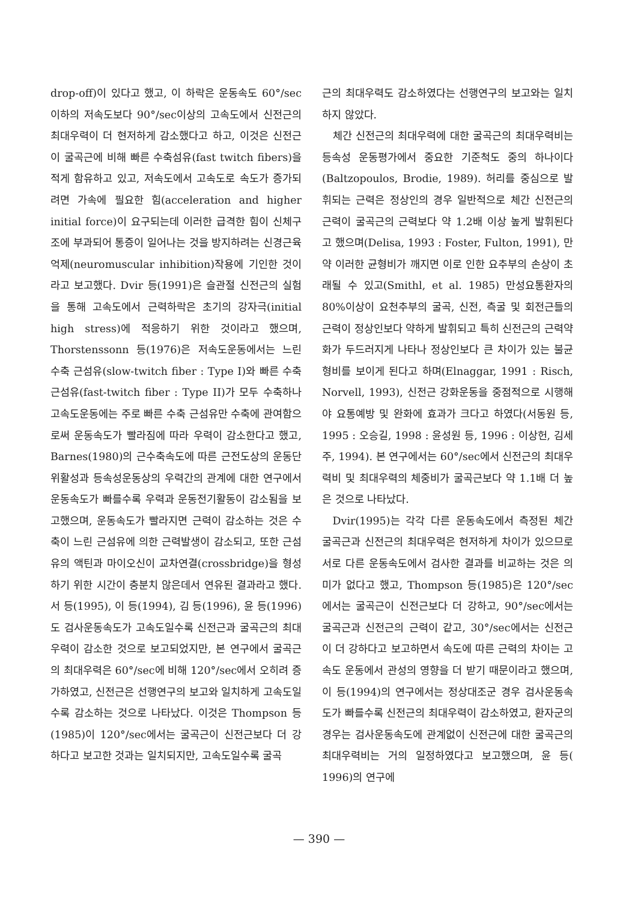drop-off)이 있다고 했고, 이 하락은 운동속도 60°/sec이하의 저속도보다 90°/sec이상의 고속도에서 신전근의 최대우력이 더 현저하게 감소했다고 하고, 이것은 신전근이 굴곡근에 비해 빠른 수축섬유(fast twitch fibers)을 적게 함유하고 있고, 저속도에서 고속도로 속도가 증가되려면 가속에 필요한 힘(acceleration and higher initial force)이 요구되는데 이러한 급격한 힘이 신체구조에 부과되어 통증이 일어나는 것을 방지하려는 신경근육억제(neuromuscular inhibition)작용에 기인한 것이라고 보고했다. Dvir 등(1991)은 슬관절 신전근의 실험을 통해 고속도에서 근력하락은 초기의 강자극(initial high stress)에 적응하기 위한 것이라고 했으며, Thorstenssonn 등(1976)은 저속도운동에서는 느린 수축 근섬유(slow-twitch fiber : Type I)와 빠른 수축 근섬유(fast-twitch fiber : Type II)가 모두 수축하나 고속도운동에는 주로 빠른 수축 근섬유만 수축에 관여함으로써 운동속도가 빨라짐에 따라 우력이 감소한다고 했고, Barnes(1980)의 근수축속도에 따른 근전도상의 운동단위활성과 등속성운동상의 우력간의 관계에 대한 연구에서 운동속도가 빠를수록 우력과 운동전기활동이 감소됨을 보고했으며, 운동속도가 빨라지면 근력이 감소하는 것은 수축이 느린 근섬유에 의한 근력발생이 감소되고, 또한 근섬유의 액틴과 마이오신이 교차연결(crossbridge)을 형성하기 위한 시간이 충분치 않은데서 연유된 결과라고 했다. 서 등(1995), 이 등(1994), 김 등(1996), 윤 등(1996)도 검사운동속도가 고속도일수록 신전근과 굴곡근의 최대우력이 감소한 것으로 보고되었지만, 본 연구에서 굴곡근의 최대우력은 60°/sec에 비해 120°/sec에서 오히려 증가하였고, 신전근은 선행연구의 보고와 일치하게 고속도일수록 감소하는 것으로 나타났다. 이것은 Thompson 등(1985)이 120°/sec에서는 굴곡근이 신전근보다 더 강하다고 보고한 것과는 일치되지만, 고속도일수록 굴곡
근의 최대우력도 감소하였다는 선행연구의 보고와는 일치하지 않았다.
체간 신전근의 최대우력에 대한 굴곡근의 최대우력비는 등속성 운동평가에서 중요한 기준척도 중의 하나이다(Baltzopoulos, Brodie, 1989). 허리를 중심으로 발휘되는 근력은 정상인의 경우 일반적으로 체간 신전근의 근력이 굴곡근의 근력보다 약 1.2배 이상 높게 발휘된다고 했으며(Delisa, 1993 : Foster, Fulton, 1991), 만약 이러한 균형비가 깨지면 이로 인한 요추부의 손상이 초래될 수 있고(Smithl, et al. 1985) 만성요통환자의 80%이상이 요천추부의 굴곡, 신전, 측굴 및 회전근들의 근력이 정상인보다 약하게 발휘되고 특히 신전근의 근력약화가 두드러지게 나타나 정상인보다 큰 차이가 있는 불균형비를 보이게 된다고 하며(Elnaggar, 1991 : Risch, Norvell, 1993), 신전근 강화운동을 중점적으로 시행해야 요통예방 및 완화에 효과가 크다고 하였다(서동원 등, 1995 : 오승길, 1998 : 윤성원 등, 1996 : 이상헌, 김세주, 1994). 본 연구에서는 60°/sec에서 신전근의 최대우력비 및 최대우력의 체중비가 굴곡근보다 약 1.1배 더 높은 것으로 나타났다.
Dvir(1995)는 각각 다른 운동속도에서 측정된 체간 굴곡근과 신전근의 최대우력은 현저하게 차이가 있으므로 서로 다른 운동속도에서 검사한 결과를 비교하는 것은 의미가 없다고 했고, Thompson 등(1985)은 120°/sec에서는 굴곡근이 신전근보다 더 강하고, 90°/sec에서는 굴곡근과 신전근의 근력이 같고, 30°/sec에서는 신전근이 더 강하다고 보고하면서 속도에 따른 근력의 차이는 고속도 운동에서 관성의 영향을 더 받기 때문이라고 했으며, 이 등(1994)의 연구에서는 정상대조군 경우 검사운동속도가 빠를수록 신전근의 최대우력이 감소하였고, 환자군의 경우는 검사운동속도에 관계없이 신전근에 대한 굴곡근의 최대우력비는 거의 일정하였다고 보고했으며, 윤 등( 1996)의 연구에
— 390 —